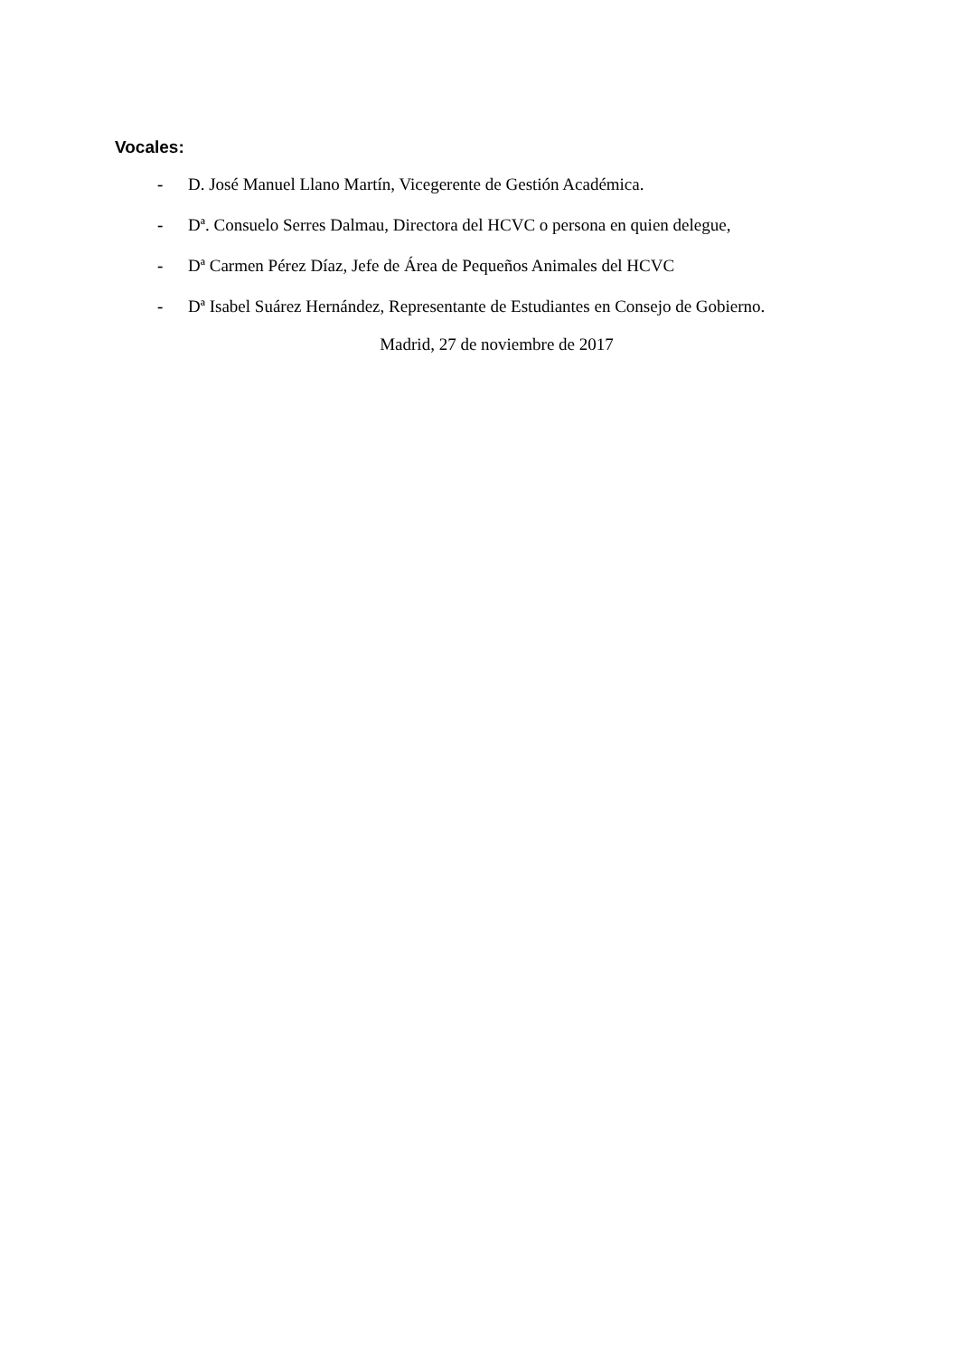Vocales:
- D. José Manuel Llano Martín, Vicegerente de Gestión Académica.
- Dª. Consuelo Serres Dalmau, Directora del HCVC o persona en quien delegue,
- Dª Carmen Pérez Díaz, Jefe de Área de Pequeños Animales del HCVC
- Dª Isabel Suárez Hernández, Representante de Estudiantes en Consejo de Gobierno.
Madrid, 27 de noviembre de 2017